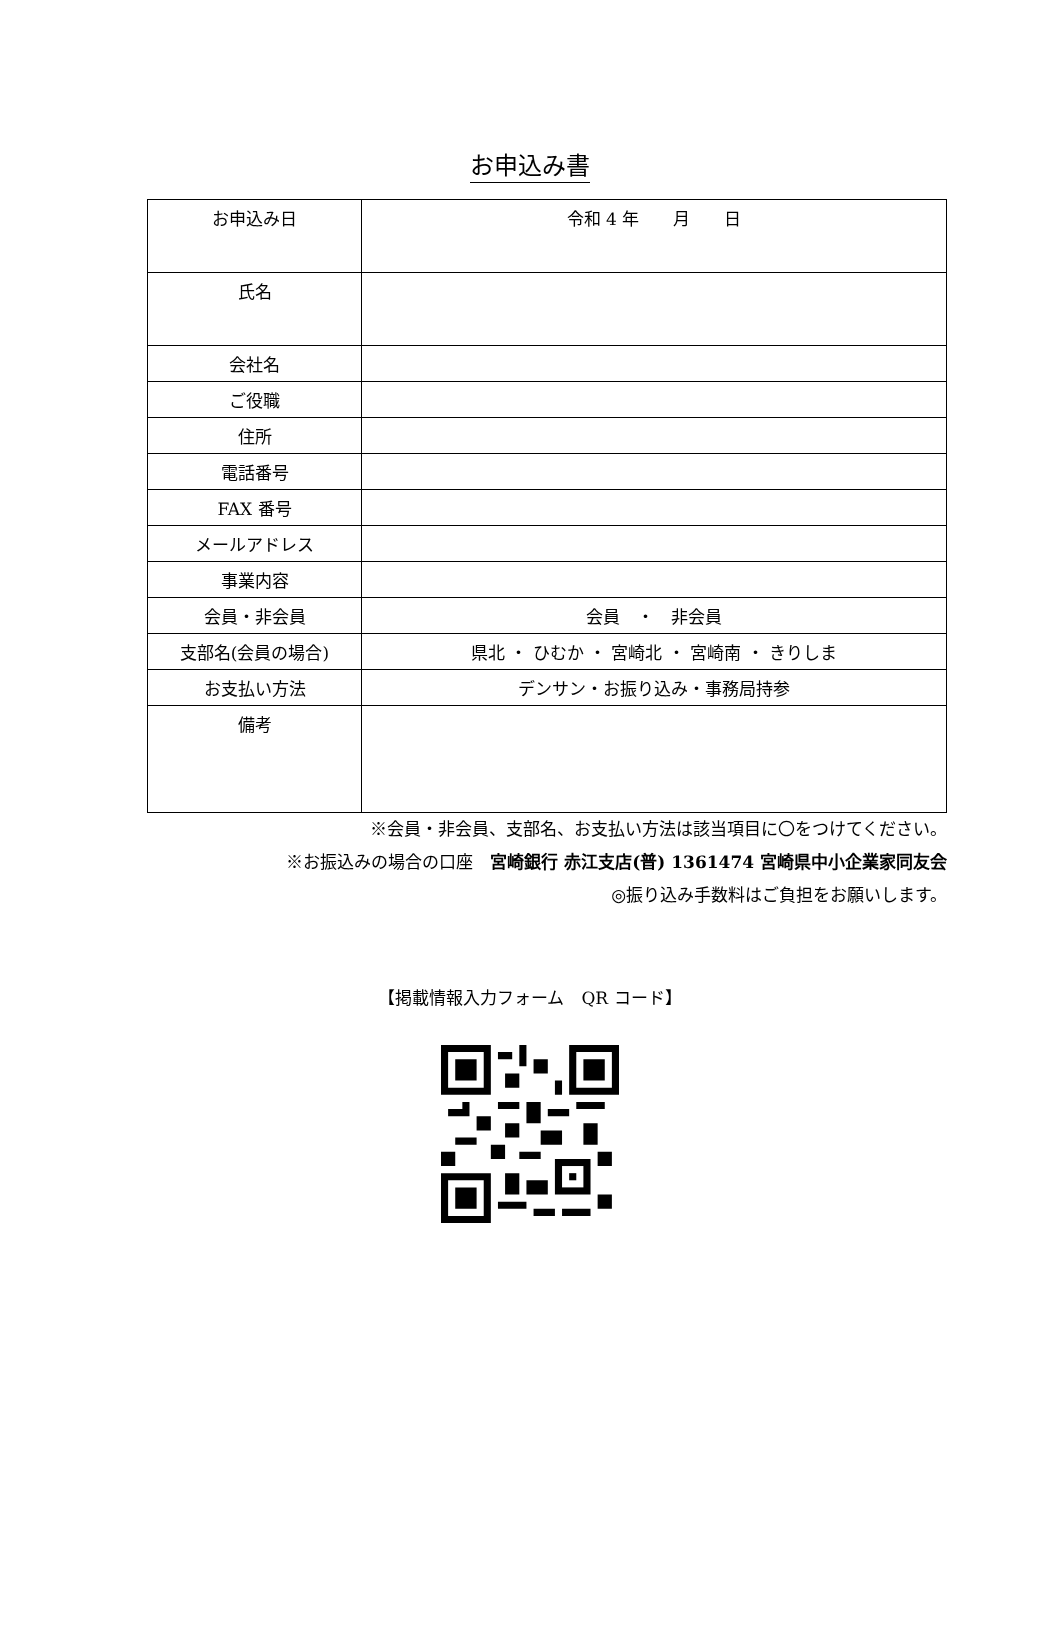お申込み書
| お申込み日 | 令和 4 年 月 日 |
| 氏名 | |
| 会社名 | |
| ご役職 | |
| 住所 | |
| 電話番号 | |
| FAX 番号 | |
| メールアドレス | |
| 事業内容 | |
| 会員・非会員 | 会員 ・ 非会員 |
| 支部名(会員の場合) | 県北 ・ ひむか ・ 宮崎北 ・ 宮崎南 ・ きりしま |
| お支払い方法 | デンサン・お振り込み・事務局持参 |
| 備考 | |
※会員・非会員、支部名、お支払い方法は該当項目に〇をつけてください。
※お振込みの場合の口座　宮崎銀行 赤江支店(普) 1361474 宮崎県中小企業家同友会
◎振り込み手数料はご負担をお願いします。
【掲載情報入力フォーム　QR コード】